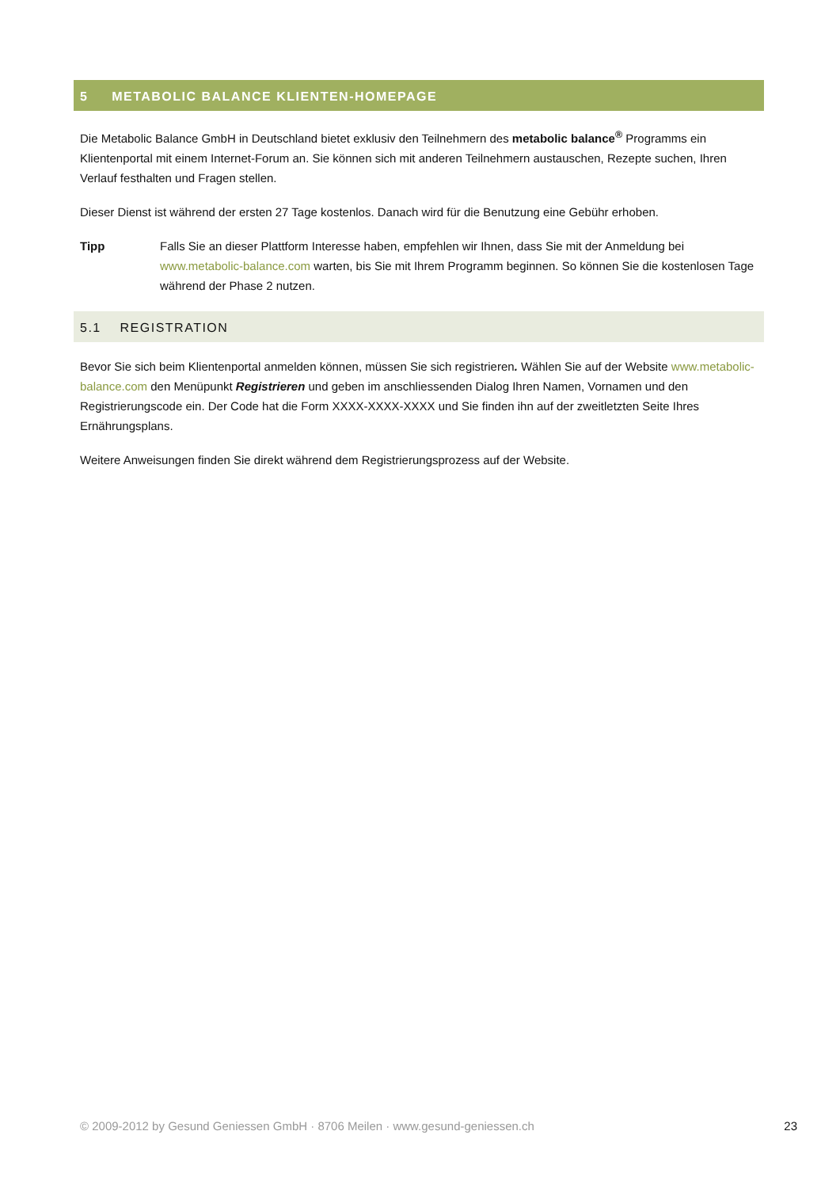5 METABOLIC BALANCE KLIENTEN-HOMEPAGE
Die Metabolic Balance GmbH in Deutschland bietet exklusiv den Teilnehmern des metabolic balance<sup>®</sup> Programms ein Klientenportal mit einem Internet-Forum an. Sie können sich mit anderen Teilnehmern austauschen, Rezepte suchen, Ihren Verlauf festhalten und Fragen stellen.
Dieser Dienst ist während der ersten 27 Tage kostenlos. Danach wird für die Benutzung eine Gebühr erhoben.
Tipp Falls Sie an dieser Plattform Interesse haben, empfehlen wir Ihnen, dass Sie mit der Anmeldung bei www.metabolic-balance.com warten, bis Sie mit Ihrem Programm beginnen. So können Sie die kostenlosen Tage während der Phase 2 nutzen.
5.1 REGISTRATION
Bevor Sie sich beim Klientenportal anmelden können, müssen Sie sich registrieren. Wählen Sie auf der Website www.metabolic-balance.com den Menüpunkt Registrieren und geben im anschliessenden Dialog Ihren Namen, Vornamen und den Registrierungscode ein. Der Code hat die Form XXXX-XXXX-XXXX und Sie finden ihn auf der zweitletzten Seite Ihres Ernährungsplans.
Weitere Anweisungen finden Sie direkt während dem Registrierungsprozess auf der Website.
© 2009-2012 by Gesund Geniessen GmbH · 8706 Meilen · www.gesund-geniessen.ch 23